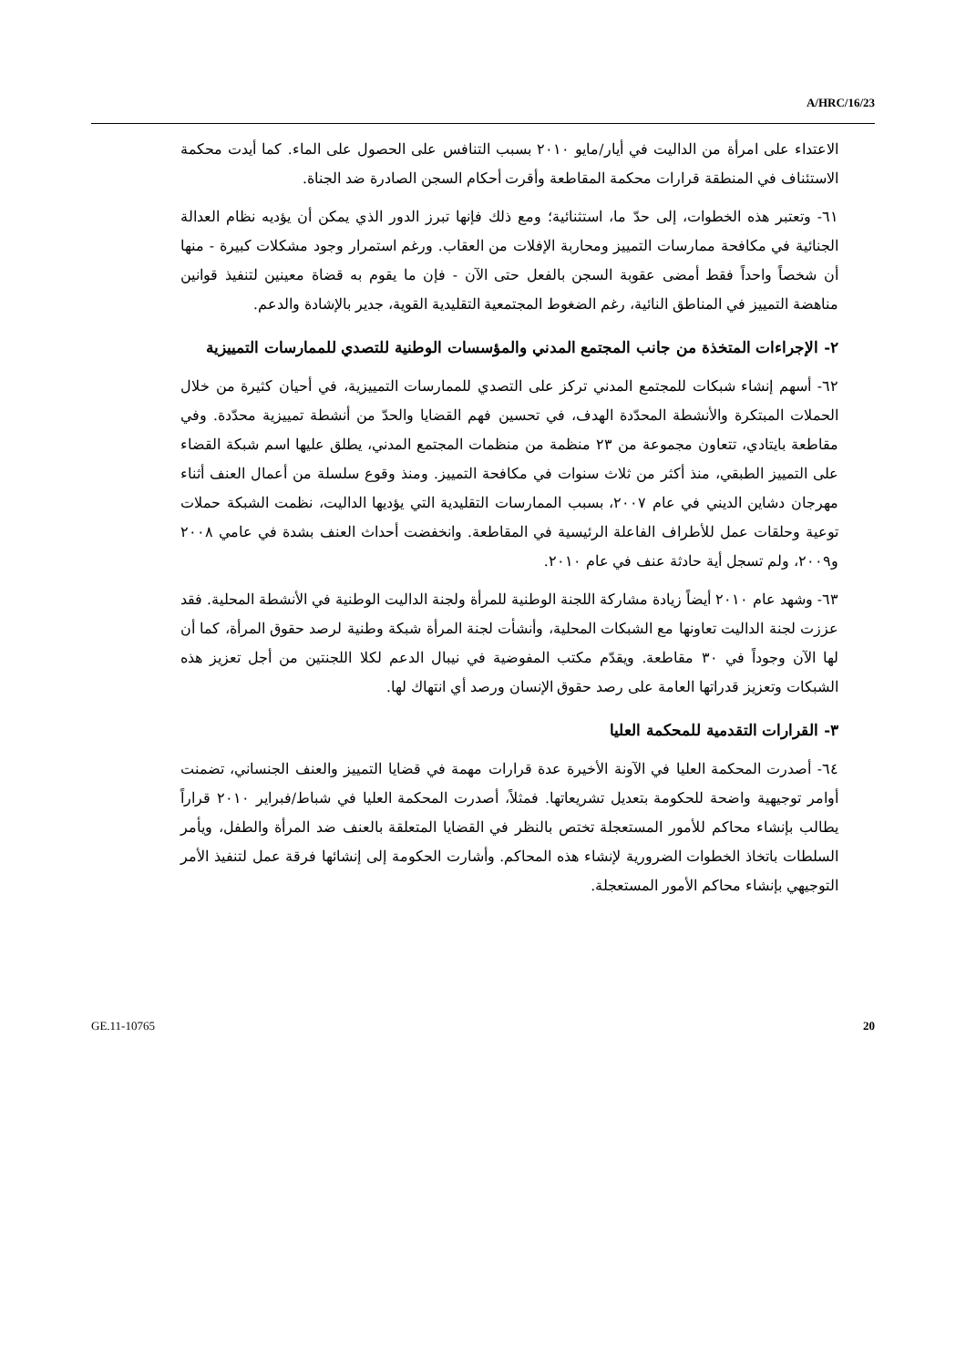A/HRC/16/23
الاعتداء على امرأة من الداليت في أيار/مايو ٢٠١٠ بسبب التنافس على الحصول على الماء. كما أيدت محكمة الاستئناف في المنطقة قرارات محكمة المقاطعة وأقرت أحكام السجن الصادرة ضد الجناة.
٦١- وتعتبر هذه الخطوات، إلى حدّ ما، استثنائية؛ ومع ذلك فإنها تبرز الدور الذي يمكن أن يؤديه نظام العدالة الجنائية في مكافحة ممارسات التمييز ومحاربة الإفلات من العقاب. ورغم استمرار وجود مشكلات كبيرة - منها أن شخصاً واحداً فقط أمضى عقوبة السجن بالفعل حتى الآن - فإن ما يقوم به قضاة معينين لتنفيذ قوانين مناهضة التمييز في المناطق النائية، رغم الضغوط المجتمعية التقليدية القوية، جدير بالإشادة والدعم.
٢- الإجراءات المتخذة من جانب المجتمع المدني والمؤسسات الوطنية للتصدي للممارسات التمييزية
٦٢- أسهم إنشاء شبكات للمجتمع المدني تركز على التصدي للممارسات التمييزية، في أحيان كثيرة من خلال الحملات المبتكرة والأنشطة المحدّدة الهدف، في تحسين فهم القضايا والحدّ من أنشطة تمييزية محدّدة. وفي مقاطعة بايتادي، تتعاون مجموعة من ٢٣ منظمة من منظمات المجتمع المدني، يطلق عليها اسم شبكة القضاء على التمييز الطبقي، منذ أكثر من ثلاث سنوات في مكافحة التمييز. ومنذ وقوع سلسلة من أعمال العنف أثناء مهرجان دشاين الديني في عام ٢٠٠٧، بسبب الممارسات التقليدية التي يؤديها الداليت، نظمت الشبكة حملات توعية وحلقات عمل للأطراف الفاعلة الرئيسية في المقاطعة. وانخفضت أحداث العنف بشدة في عامي ٢٠٠٨ و٢٠٠٩، ولم تسجل أية حادثة عنف في عام ٢٠١٠.
٦٣- وشهد عام ٢٠١٠ أيضاً زيادة مشاركة اللجنة الوطنية للمرأة ولجنة الداليت الوطنية في الأنشطة المحلية. فقد عززت لجنة الداليت تعاونها مع الشبكات المحلية، وأنشأت لجنة المرأة شبكة وطنية لرصد حقوق المرأة، كما أن لها الآن وجوداً في ٣٠ مقاطعة. ويقدّم مكتب المفوضية في نيبال الدعم لكلا اللجنتين من أجل تعزيز هذه الشبكات وتعزيز قدراتها العامة على رصد حقوق الإنسان ورصد أي انتهاك لها.
٣- القرارات التقدمية للمحكمة العليا
٦٤- أصدرت المحكمة العليا في الآونة الأخيرة عدة قرارات مهمة في قضايا التمييز والعنف الجنساني، تضمنت أوامر توجيهية واضحة للحكومة بتعديل تشريعاتها. فمثلاً، أصدرت المحكمة العليا في شباط/فبراير ٢٠١٠ قراراً يطالب بإنشاء محاكم للأمور المستعجلة تختص بالنظر في القضايا المتعلقة بالعنف ضد المرأة والطفل، ويأمر السلطات باتخاذ الخطوات الضرورية لإنشاء هذه المحاكم. وأشارت الحكومة إلى إنشائها فرقة عمل لتنفيذ الأمر التوجيهي بإنشاء محاكم الأمور المستعجلة.
GE.11-10765 20